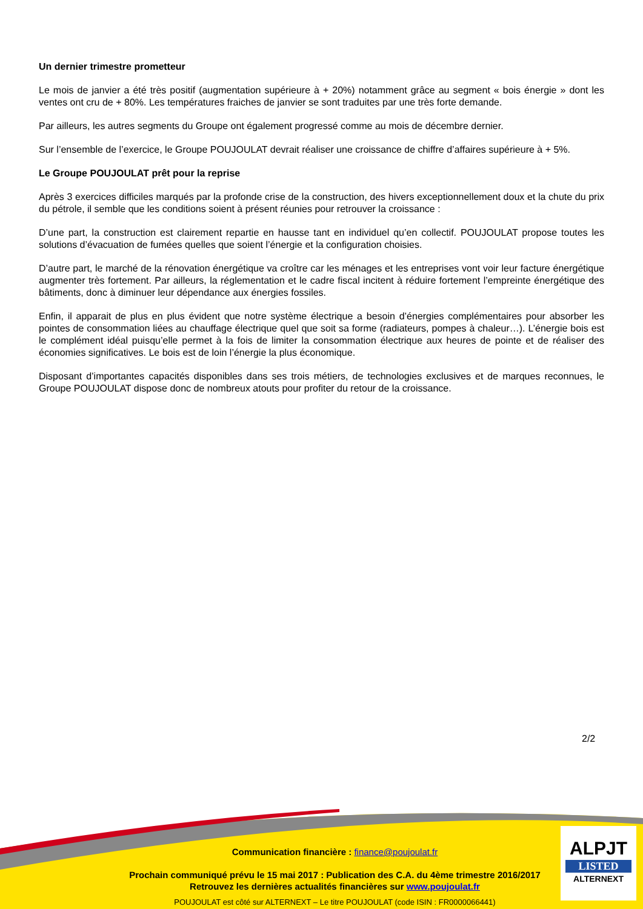Un dernier trimestre prometteur
Le mois de janvier a été très positif (augmentation supérieure à + 20%) notamment grâce au segment « bois énergie » dont les ventes ont cru de + 80%. Les températures fraiches de janvier se sont traduites par une très forte demande.
Par ailleurs, les autres segments du Groupe ont également progressé comme au mois de décembre dernier.
Sur l’ensemble de l’exercice, le Groupe POUJOULAT devrait réaliser une croissance de chiffre d’affaires supérieure à + 5%.
Le Groupe POUJOULAT prêt pour la reprise
Après 3 exercices difficiles marqués par la profonde crise de la construction, des hivers exceptionnellement doux et la chute du prix du pétrole, il semble que les conditions soient à présent réunies pour retrouver la croissance :
D’une part, la construction est clairement repartie en hausse tant en individuel qu’en collectif. POUJOULAT propose toutes les solutions d’évacuation de fumées quelles que soient l’énergie et la configuration choisies.
D’autre part, le marché de la rénovation énergétique va croître car les ménages et les entreprises vont voir leur facture énergétique augmenter très fortement. Par ailleurs, la réglementation et le cadre fiscal incitent à réduire fortement l’empreinte énergétique des bâtiments, donc à diminuer leur dépendance aux énergies fossiles.
Enfin, il apparait de plus en plus évident que notre système électrique a besoin d’énergies complémentaires pour absorber les pointes de consommation liées au chauffage électrique quel que soit sa forme (radiateurs, pompes à chaleur…). L’énergie bois est le complément idéal puisqu’elle permet à la fois de limiter la consommation électrique aux heures de pointe et de réaliser des économies significatives. Le bois est de loin l’énergie la plus économique.
Disposant d’importantes capacités disponibles dans ses trois métiers, de technologies exclusives et de marques reconnues, le Groupe POUJOULAT dispose donc de nombreux atouts pour profiter du retour de la croissance.
2/2
Communication financière : finance@poujoulat.fr
Prochain communiqué prévu le 15 mai 2017 : Publication des C.A. du 4ème trimestre 2016/2017
Retrouvez les dernières actualités financières sur www.poujoulat.fr
POUJOULAT est côté sur ALTERNEXT – Le titre POUJOULAT (code ISIN : FR0000066441)
ALPJT
LISTED
ALTERNEXT